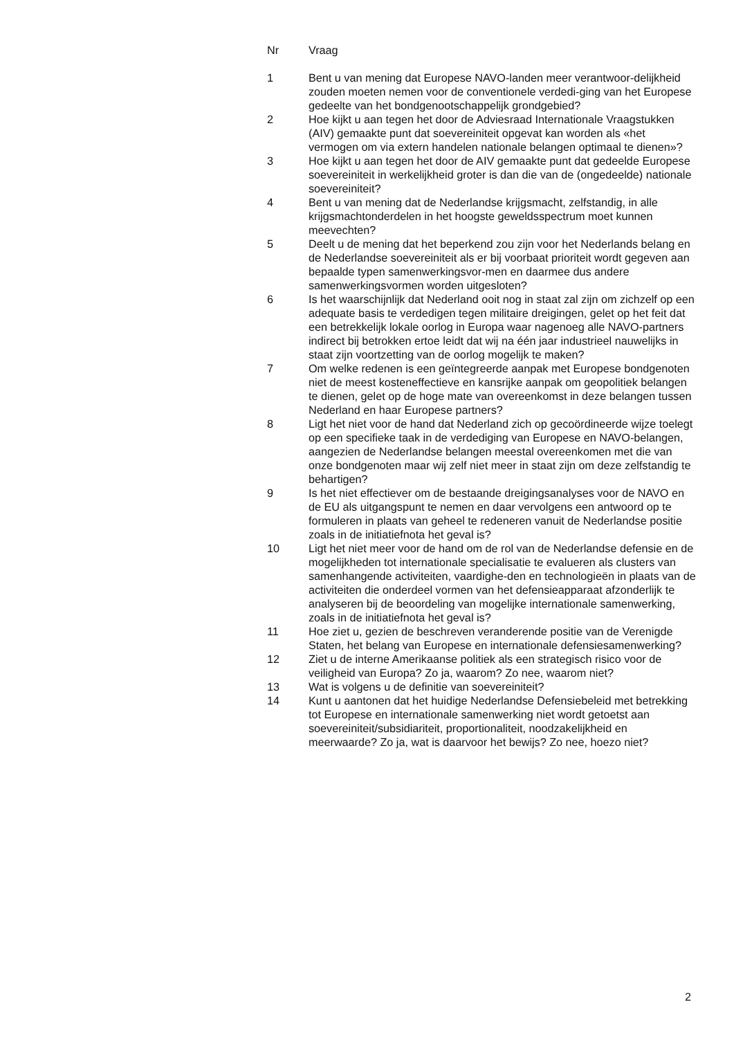| Nr | Vraag |
| --- | --- |
| 1 | Bent u van mening dat Europese NAVO-landen meer verantwoor-delijkheid zouden moeten nemen voor de conventionele verdedi-ging van het Europese gedeelte van het bondgenootschappelijk grondgebied? |
| 2 | Hoe kijkt u aan tegen het door de Adviesraad Internationale Vraagstukken (AIV) gemaakte punt dat soevereiniteit opgevat kan worden als «het vermogen om via extern handelen nationale belangen optimaal te dienen»? |
| 3 | Hoe kijkt u aan tegen het door de AIV gemaakte punt dat gedeelde Europese soevereiniteit in werkelijkheid groter is dan die van de (ongedeelde) nationale soevereiniteit? |
| 4 | Bent u van mening dat de Nederlandse krijgsmacht, zelfstandig, in alle krijgsmachtonderdelen in het hoogste geweldsspectrum moet kunnen meevechten? |
| 5 | Deelt u de mening dat het beperkend zou zijn voor het Nederlands belang en de Nederlandse soevereiniteit als er bij voorbaat prioriteit wordt gegeven aan bepaalde typen samenwerkingsvor-men en daarmee dus andere samenwerkingsvormen worden uitgesloten? |
| 6 | Is het waarschijnlijk dat Nederland ooit nog in staat zal zijn om zichzelf op een adequate basis te verdedigen tegen militaire dreigingen, gelet op het feit dat een betrekkelijk lokale oorlog in Europa waar nagenoeg alle NAVO-partners indirect bij betrokken ertoe leidt dat wij na één jaar industrieel nauwelijks in staat zijn voortzetting van de oorlog mogelijk te maken? |
| 7 | Om welke redenen is een geïntegreerde aanpak met Europese bondgenoten niet de meest kosteneffectieve en kansrijke aanpak om geopolitiek belangen te dienen, gelet op de hoge mate van overeenkomst in deze belangen tussen Nederland en haar Europese partners? |
| 8 | Ligt het niet voor de hand dat Nederland zich op gecoördineerde wijze toelegt op een specifieke taak in de verdediging van Europese en NAVO-belangen, aangezien de Nederlandse belangen meestal overeenkomen met die van onze bondgenoten maar wij zelf niet meer in staat zijn om deze zelfstandig te behartigen? |
| 9 | Is het niet effectiever om de bestaande dreigingsanalyses voor de NAVO en de EU als uitgangspunt te nemen en daar vervolgens een antwoord op te formuleren in plaats van geheel te redeneren vanuit de Nederlandse positie zoals in de initiatiefnota het geval is? |
| 10 | Ligt het niet meer voor de hand om de rol van de Nederlandse defensie en de mogelijkheden tot internationale specialisatie te evalueren als clusters van samenhangende activiteiten, vaardighe-den en technologieën in plaats van de activiteiten die onderdeel vormen van het defensieapparaat afzonderlijk te analyseren bij de beoordeling van mogelijke internationale samenwerking, zoals in de initiatiefnota het geval is? |
| 11 | Hoe ziet u, gezien de beschreven veranderende positie van de Verenigde Staten, het belang van Europese en internationale defensiesamenwerking? |
| 12 | Ziet u de interne Amerikaanse politiek als een strategisch risico voor de veiligheid van Europa? Zo ja, waarom? Zo nee, waarom niet? |
| 13 | Wat is volgens u de definitie van soevereiniteit? |
| 14 | Kunt u aantonen dat het huidige Nederlandse Defensiebeleid met betrekking tot Europese en internationale samenwerking niet wordt getoetst aan soevereiniteit/subsidiariteit, proportionaliteit, noodzakelijkheid en meerwaarde? Zo ja, wat is daarvoor het bewijs? Zo nee, hoezo niet? |
2